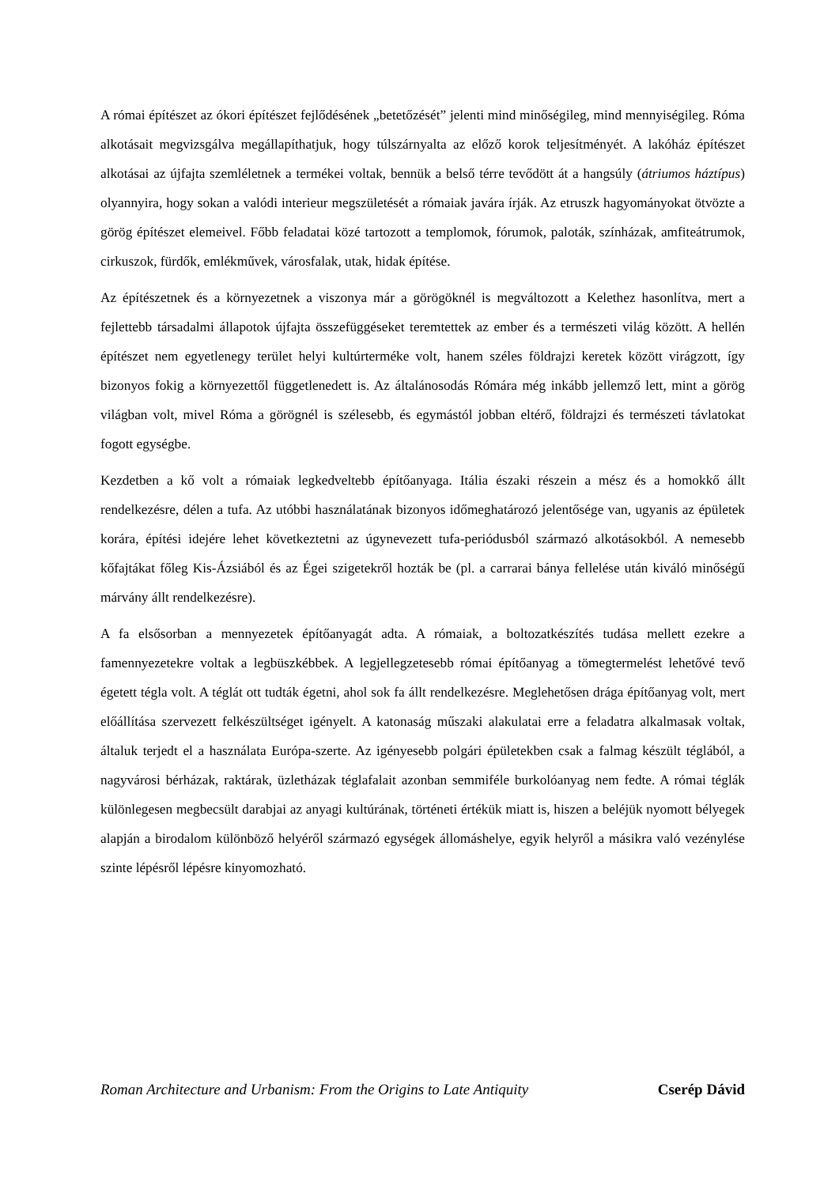A római építészet az ókori építészet fejlődésének „betetőzését” jelenti mind minőségileg, mind mennyiségileg. Róma alkotásait megvizsgálva megállapíthatjuk, hogy túlszárnyalta az előző korok teljesítményét. A lakóház építészet alkotásai az újfajta szemléletnek a termékei voltak, bennük a belső térre tevődött át a hangsúly (átriumos háztípus) olyannyira, hogy sokan a valódi interieur megszületését a rómaiak javára írják. Az etruszk hagyományokat ötvözte a görög építészet elemeivel. Főbb feladatai közé tartozott a templomok, fórumok, paloták, színházak, amfiteátrumok, cirkuszok, fürdők, emlékművek, városfalak, utak, hidak építése.
Az építészetnek és a környezetnek a viszonya már a görögöknél is megváltozott a Kelethez hasonlítva, mert a fejlettebb társadalmi állapotok újfajta összefüggéseket teremtettek az ember és a természeti világ között. A hellén építészet nem egyetlenegy terület helyi kultúrterméke volt, hanem széles földrajzi keretek között virágzott, így bizonyos fokig a környezettől függetlenedett is. Az általánosodás Rómára még inkább jellemző lett, mint a görög világban volt, mivel Róma a görögnél is szélesebb, és egymástól jobban eltérő, földrajzi és természeti távlatokat fogott egységbe.
Kezdetben a kő volt a rómaiak legkedveltebb építőanyaga. Itália északi részein a mész és a homokkő állt rendelkezésre, délen a tufa. Az utóbbi használatának bizonyos időmeghatározó jelentősége van, ugyanis az épületek korára, építési idejére lehet következtetni az úgynevezett tufa-periódusból származó alkotásokból. A nemesebb kőfajtákat főleg Kis-Ázsiából és az Égei szigetekről hozták be (pl. a carrarai bánya fellelése után kiváló minőségű márvány állt rendelkezésre).
A fa elsősorban a mennyezetek építőanyagát adta. A rómaiak, a boltozatkészítés tudása mellett ezekre a famennyezetekre voltak a legbüszkébbek. A legjellegzetesebb római építőanyag a tömegtermelést lehetővé tevő égetett tégla volt. A téglát ott tudták égetni, ahol sok fa állt rendelkezésre. Meglehetősen drága építőanyag volt, mert előállítása szervezett felkészültséget igényelt. A katonaság műszaki alakulatai erre a feladatra alkalmasak voltak, általuk terjedt el a használata Európa-szerte. Az igényesebb polgári épületekben csak a falmag készült téglából, a nagyvárosi bérházak, raktárak, üzletházak téglafalait azonban semmiféle burkolóanyag nem fedte. A római téglák különlegesen megbecsült darabjai az anyagi kultúrának, történeti értékük miatt is, hiszen a beléjük nyomott bélyegek alapján a birodalom különböző helyéről származó egységek állomáshelye, egyik helyről a másikra való vezénylése szinte lépésről lépésre kinyomozható.
Roman Architecture and Urbanism: From the Origins to Late Antiquity Cserép Dávid